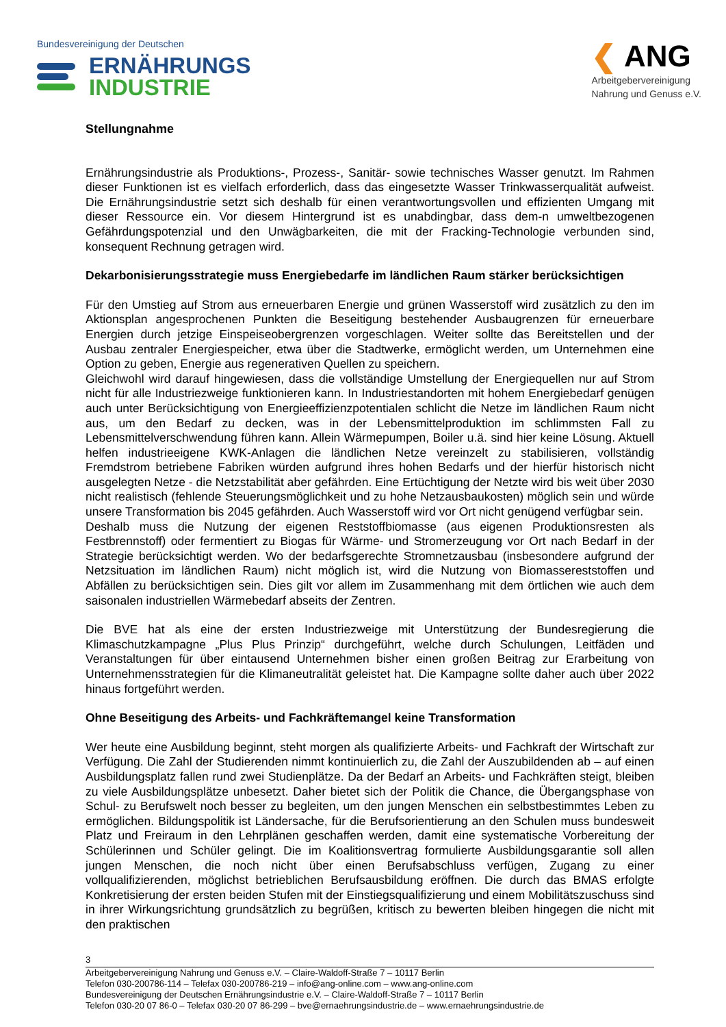Bundesvereinigung der Deutschen
ERNÄHRUNGS
INDUSTRIE
❮ ANG
Arbeitgebervereinigung
Nahrung und Genuss e.V.
Stellungnahme
Ernährungsindustrie als Produktions-, Prozess-, Sanitär- sowie technisches Wasser genutzt. Im Rahmen dieser Funktionen ist es vielfach erforderlich, dass das eingesetzte Wasser Trinkwasserqualität aufweist. Die Ernährungsindustrie setzt sich deshalb für einen verantwortungsvollen und effizienten Umgang mit dieser Ressource ein. Vor diesem Hintergrund ist es unabdingbar, dass dem-n umweltbezogenen Gefährdungspotenzial und den Unwägbarkeiten, die mit der Fracking-Technologie verbunden sind, konsequent Rechnung getragen wird.
Dekarbonisierungsstrategie muss Energiebedarfe im ländlichen Raum stärker berücksichtigen
Für den Umstieg auf Strom aus erneuerbaren Energie und grünen Wasserstoff wird zusätzlich zu den im Aktionsplan angesprochenen Punkten die Beseitigung bestehender Ausbaugrenzen für erneuerbare Energien durch jetzige Einspeiseobergrenzen vorgeschlagen. Weiter sollte das Bereitstellen und der Ausbau zentraler Energiespeicher, etwa über die Stadtwerke, ermöglicht werden, um Unternehmen eine Option zu geben, Energie aus regenerativen Quellen zu speichern.
Gleichwohl wird darauf hingewiesen, dass die vollständige Umstellung der Energiequellen nur auf Strom nicht für alle Industriezweige funktionieren kann. In Industriestandorten mit hohem Energiebedarf genügen auch unter Berücksichtigung von Energieeffizienzpotentialen schlicht die Netze im ländlichen Raum nicht aus, um den Bedarf zu decken, was in der Lebensmittelproduktion im schlimmsten Fall zu Lebensmittelverschwendung führen kann. Allein Wärmepumpen, Boiler u.ä. sind hier keine Lösung. Aktuell helfen industrieeigene KWK-Anlagen die ländlichen Netze vereinzelt zu stabilisieren, vollständig Fremdstrom betriebene Fabriken würden aufgrund ihres hohen Bedarfs und der hierfür historisch nicht ausgelegten Netze - die Netzstabilität aber gefährden. Eine Ertüchtigung der Netzte wird bis weit über 2030 nicht realistisch (fehlende Steuerungsmöglichkeit und zu hohe Netzausbaukosten) möglich sein und würde unsere Transformation bis 2045 gefährden. Auch Wasserstoff wird vor Ort nicht genügend verfügbar sein.
Deshalb muss die Nutzung der eigenen Reststoffbiomasse (aus eigenen Produktionsresten als Festbrennstoff) oder fermentiert zu Biogas für Wärme- und Stromerzeugung vor Ort nach Bedarf in der Strategie berücksichtigt werden. Wo der bedarfsgerechte Stromnetzausbau (insbesondere aufgrund der Netzsituation im ländlichen Raum) nicht möglich ist, wird die Nutzung von Biomassereststoffen und Abfällen zu berücksichtigen sein. Dies gilt vor allem im Zusammenhang mit dem örtlichen wie auch dem saisonalen industriellen Wärmebedarf abseits der Zentren.
Die BVE hat als eine der ersten Industriezweige mit Unterstützung der Bundesregierung die Klimaschutzkampagne „Plus Plus Prinzip“ durchgeführt, welche durch Schulungen, Leitfäden und Veranstaltungen für über eintausend Unternehmen bisher einen großen Beitrag zur Erarbeitung von Unternehmensstrategien für die Klimaneutralität geleistet hat. Die Kampagne sollte daher auch über 2022 hinaus fortgeführt werden.
Ohne Beseitigung des Arbeits- und Fachkräftemangel keine Transformation
Wer heute eine Ausbildung beginnt, steht morgen als qualifizierte Arbeits- und Fachkraft der Wirtschaft zur Verfügung. Die Zahl der Studierenden nimmt kontinuierlich zu, die Zahl der Auszubildenden ab – auf einen Ausbildungsplatz fallen rund zwei Studienplätze. Da der Bedarf an Arbeits- und Fachkräften steigt, bleiben zu viele Ausbildungsplätze unbesetzt. Daher bietet sich der Politik die Chance, die Übergangsphase von Schul- zu Berufswelt noch besser zu begleiten, um den jungen Menschen ein selbstbestimmtes Leben zu ermöglichen. Bildungspolitik ist Ländersache, für die Berufsorientierung an den Schulen muss bundesweit Platz und Freiraum in den Lehrplänen geschaffen werden, damit eine systematische Vorbereitung der Schülerinnen und Schüler gelingt. Die im Koalitionsvertrag formulierte Ausbildungsgarantie soll allen jungen Menschen, die noch nicht über einen Berufsabschluss verfügen, Zugang zu einer vollqualifizierenden, möglichst betrieblichen Berufsausbildung eröffnen. Die durch das BMAS erfolgte Konkretisierung der ersten beiden Stufen mit der Einstiegsqualifizierung und einem Mobilitätszuschuss sind in ihrer Wirkungsrichtung grundsätzlich zu begrüßen, kritisch zu bewerten bleiben hingegen die nicht mit den praktischen
3
Arbeitgebervereinigung Nahrung und Genuss e.V. – Claire-Waldoff-Straße 7 – 10117 Berlin
Telefon 030-200786-114 – Telefax 030-200786-219 – info@ang-online.com – www.ang-online.com
Bundesvereinigung der Deutschen Ernährungsindustrie e.V. – Claire-Waldoff-Straße 7 – 10117 Berlin
Telefon 030-20 07 86-0 – Telefax 030-20 07 86-299 – bve@ernaehrungsindustrie.de – www.ernaehrungsindustrie.de